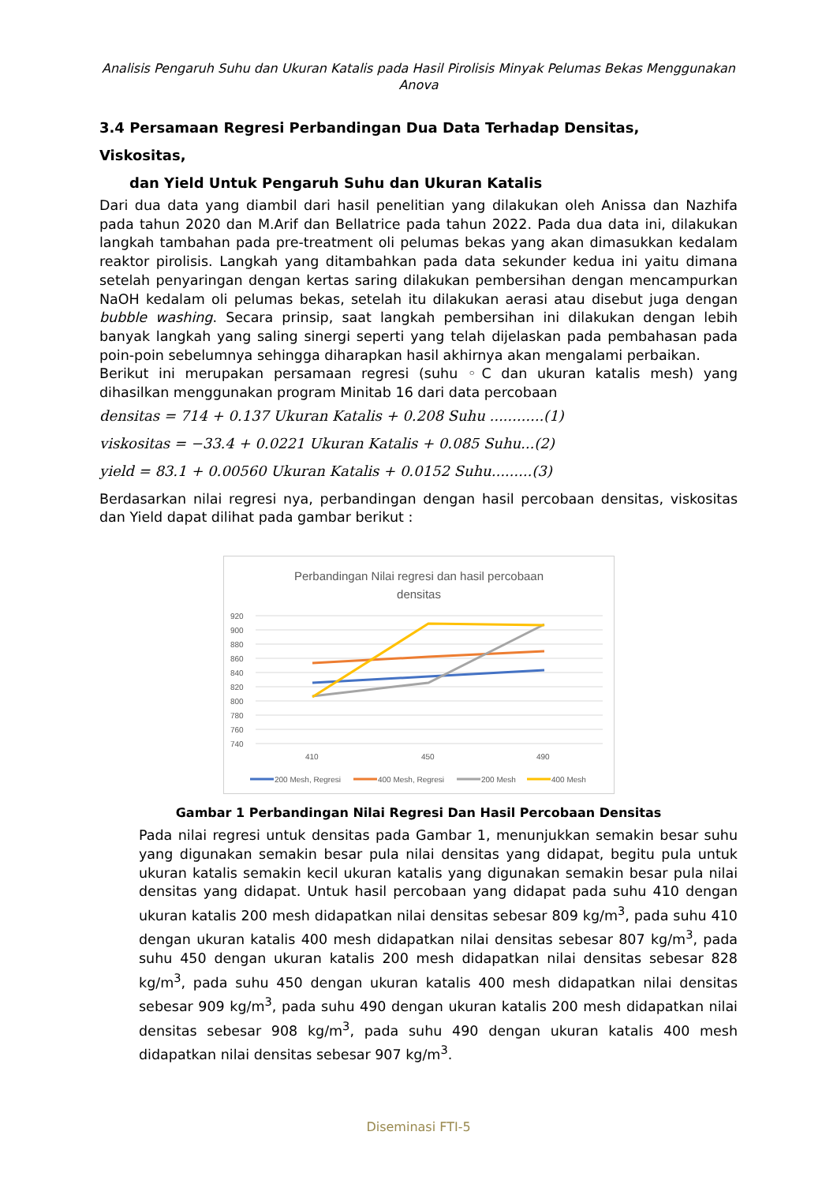Analisis Pengaruh Suhu dan Ukuran Katalis pada Hasil Pirolisis Minyak Pelumas Bekas Menggunakan Anova
3.4 Persamaan Regresi Perbandingan Dua Data Terhadap Densitas, Viskositas,
dan Yield Untuk Pengaruh Suhu dan Ukuran Katalis
Dari dua data yang diambil dari hasil penelitian yang dilakukan oleh Anissa dan Nazhifa pada tahun 2020 dan M.Arif dan Bellatrice pada tahun 2022. Pada dua data ini, dilakukan langkah tambahan pada pre-treatment oli pelumas bekas yang akan dimasukkan kedalam reaktor pirolisis. Langkah yang ditambahkan pada data sekunder kedua ini yaitu dimana setelah penyaringan dengan kertas saring dilakukan pembersihan dengan mencampurkan NaOH kedalam oli pelumas bekas, setelah itu dilakukan aerasi atau disebut juga dengan bubble washing. Secara prinsip, saat langkah pembersihan ini dilakukan dengan lebih banyak langkah yang saling sinergi seperti yang telah dijelaskan pada pembahasan pada poin-poin sebelumnya sehingga diharapkan hasil akhirnya akan mengalami perbaikan.
Berikut ini merupakan persamaan regresi (suhu ◦C dan ukuran katalis mesh) yang dihasilkan menggunakan program Minitab 16 dari data percobaan
densitas = 714 + 0.137 Ukuran Katalis + 0.208 Suhu ............(1)
viskositas = −33.4 + 0.0221 Ukuran Katalis + 0.085 Suhu...(2)
yield = 83.1 + 0.00560 Ukuran Katalis + 0.0152 Suhu.........(3)
Berdasarkan nilai regresi nya, perbandingan dengan hasil percobaan densitas, viskositas dan Yield dapat dilihat pada gambar berikut :
Perbandingan Nilai regresi dan hasil percobaan
densitas
920
900
880
860
840
820
800
780
760
740
410
450
490
200 Mesh, Regresi
400 Mesh, Regresi
200 Mesh
400 Mesh
Gambar 1 Perbandingan Nilai Regresi Dan Hasil Percobaan Densitas
Pada nilai regresi untuk densitas pada Gambar 1, menunjukkan semakin besar suhu yang digunakan semakin besar pula nilai densitas yang didapat, begitu pula untuk ukuran katalis semakin kecil ukuran katalis yang digunakan semakin besar pula nilai densitas yang didapat. Untuk hasil percobaan yang didapat pada suhu 410 dengan ukuran katalis 200 mesh didapatkan nilai densitas sebesar 809 kg/m<sup>3</sup>, pada suhu 410 dengan ukuran katalis 400 mesh didapatkan nilai densitas sebesar 807 kg/m<sup>3</sup>, pada suhu 450 dengan ukuran katalis 200 mesh didapatkan nilai densitas sebesar 828 kg/m<sup>3</sup>, pada suhu 450 dengan ukuran katalis 400 mesh didapatkan nilai densitas sebesar 909 kg/m<sup>3</sup>, pada suhu 490 dengan ukuran katalis 200 mesh didapatkan nilai densitas sebesar 908 kg/m<sup>3</sup>, pada suhu 490 dengan ukuran katalis 400 mesh didapatkan nilai densitas sebesar 907 kg/m<sup>3</sup>.
Diseminasi FTI-5